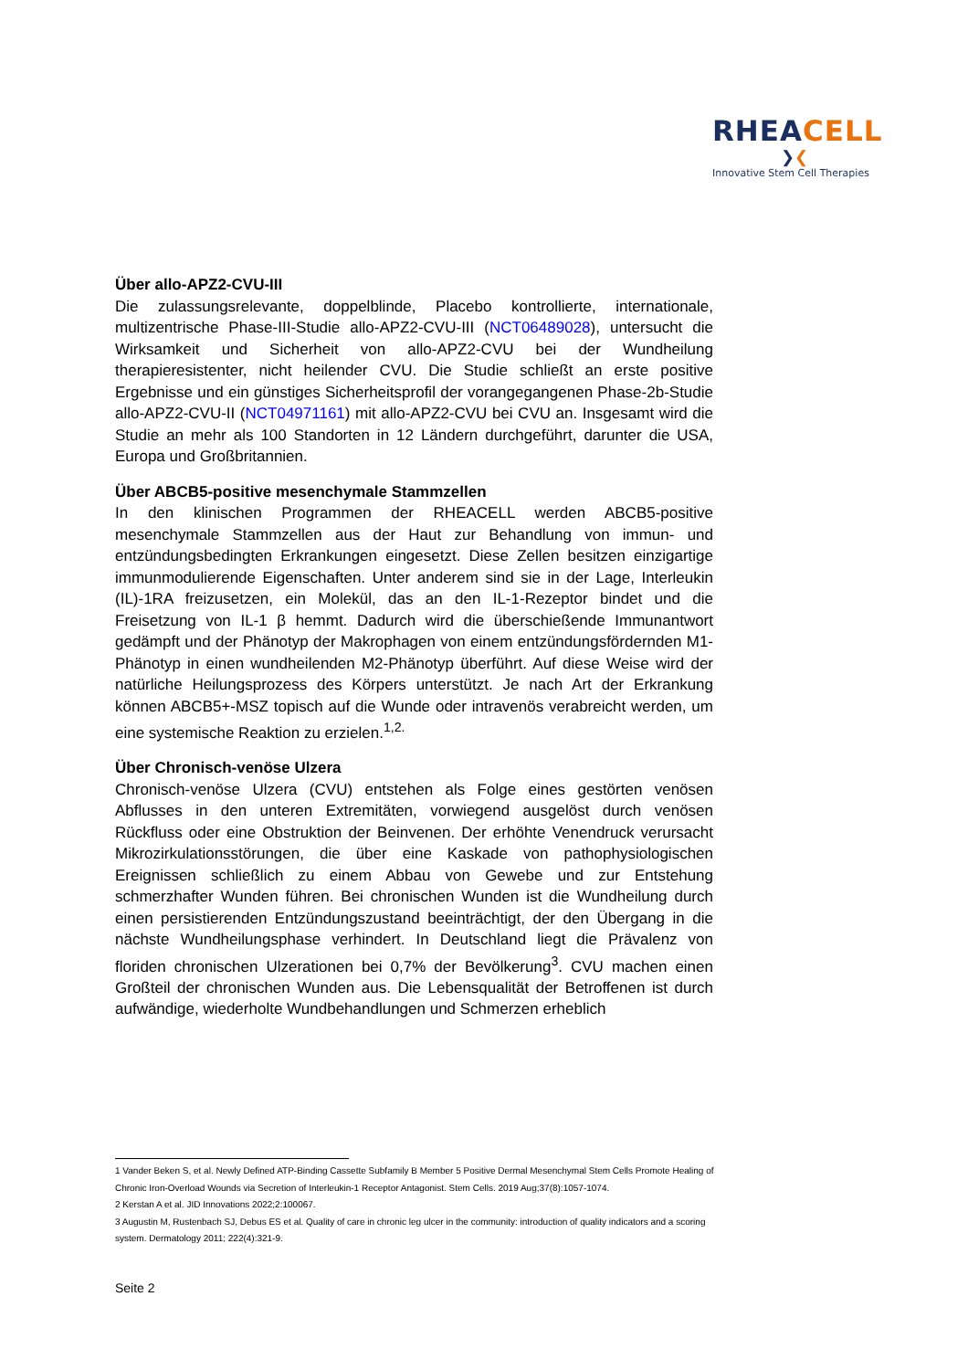RHEACELL
❯❮
Innovative Stem Cell Therapies
Über allo-APZ2-CVU-III
Die zulassungsrelevante, doppelblinde, Placebo kontrollierte, internationale, multizentrische Phase-III-Studie allo-APZ2-CVU-III (NCT06489028), untersucht die Wirksamkeit und Sicherheit von allo-APZ2-CVU bei der Wundheilung therapieresistenter, nicht heilender CVU. Die Studie schließt an erste positive Ergebnisse und ein günstiges Sicherheitsprofil der vorangegangenen Phase-2b-Studie allo-APZ2-CVU-II (NCT04971161) mit allo-APZ2-CVU bei CVU an. Insgesamt wird die Studie an mehr als 100 Standorten in 12 Ländern durchgeführt, darunter die USA, Europa und Großbritannien.
Über ABCB5-positive mesenchymale Stammzellen
In den klinischen Programmen der RHEACELL werden ABCB5-positive mesenchymale Stammzellen aus der Haut zur Behandlung von immun- und entzündungsbedingten Erkrankungen eingesetzt. Diese Zellen besitzen einzigartige immunmodulierende Eigenschaften. Unter anderem sind sie in der Lage, Interleukin (IL)-1RA freizusetzen, ein Molekül, das an den IL-1-Rezeptor bindet und die Freisetzung von IL-1 β hemmt. Dadurch wird die überschießende Immunantwort gedämpft und der Phänotyp der Makrophagen von einem entzündungsfördernden M1-Phänotyp in einen wundheilenden M2-Phänotyp überführt. Auf diese Weise wird der natürliche Heilungsprozess des Körpers unterstützt. Je nach Art der Erkrankung können ABCB5+-MSZ topisch auf die Wunde oder intravenös verabreicht werden, um eine systemische Reaktion zu erzielen.<sup>1,2.</sup>
Über Chronisch-venöse Ulzera
Chronisch-venöse Ulzera (CVU) entstehen als Folge eines gestörten venösen Abflusses in den unteren Extremitäten, vorwiegend ausgelöst durch venösen Rückfluss oder eine Obstruktion der Beinvenen. Der erhöhte Venendruck verursacht Mikrozirkulationsstörungen, die über eine Kaskade von pathophysiologischen Ereignissen schließlich zu einem Abbau von Gewebe und zur Entstehung schmerzhafter Wunden führen. Bei chronischen Wunden ist die Wundheilung durch einen persistierenden Entzündungszustand beeinträchtigt, der den Übergang in die nächste Wundheilungsphase verhindert. In Deutschland liegt die Prävalenz von floriden chronischen Ulzerationen bei 0,7% der Bevölkerung<sup>3</sup>. CVU machen einen Großteil der chronischen Wunden aus. Die Lebensqualität der Betroffenen ist durch aufwändige, wiederholte Wundbehandlungen und Schmerzen erheblich
1 Vander Beken S, et al. Newly Defined ATP-Binding Cassette Subfamily B Member 5 Positive Dermal Mesenchymal Stem Cells Promote Healing of Chronic Iron-Overload Wounds via Secretion of Interleukin-1 Receptor Antagonist. Stem Cells. 2019 Aug;37(8):1057-1074.
2 Kerstan A et al. JID Innovations 2022;2:100067.
3 Augustin M, Rustenbach SJ, Debus ES et al. Quality of care in chronic leg ulcer in the community: introduction of quality indicators and a scoring system. Dermatology 2011; 222(4):321-9.
Seite 2